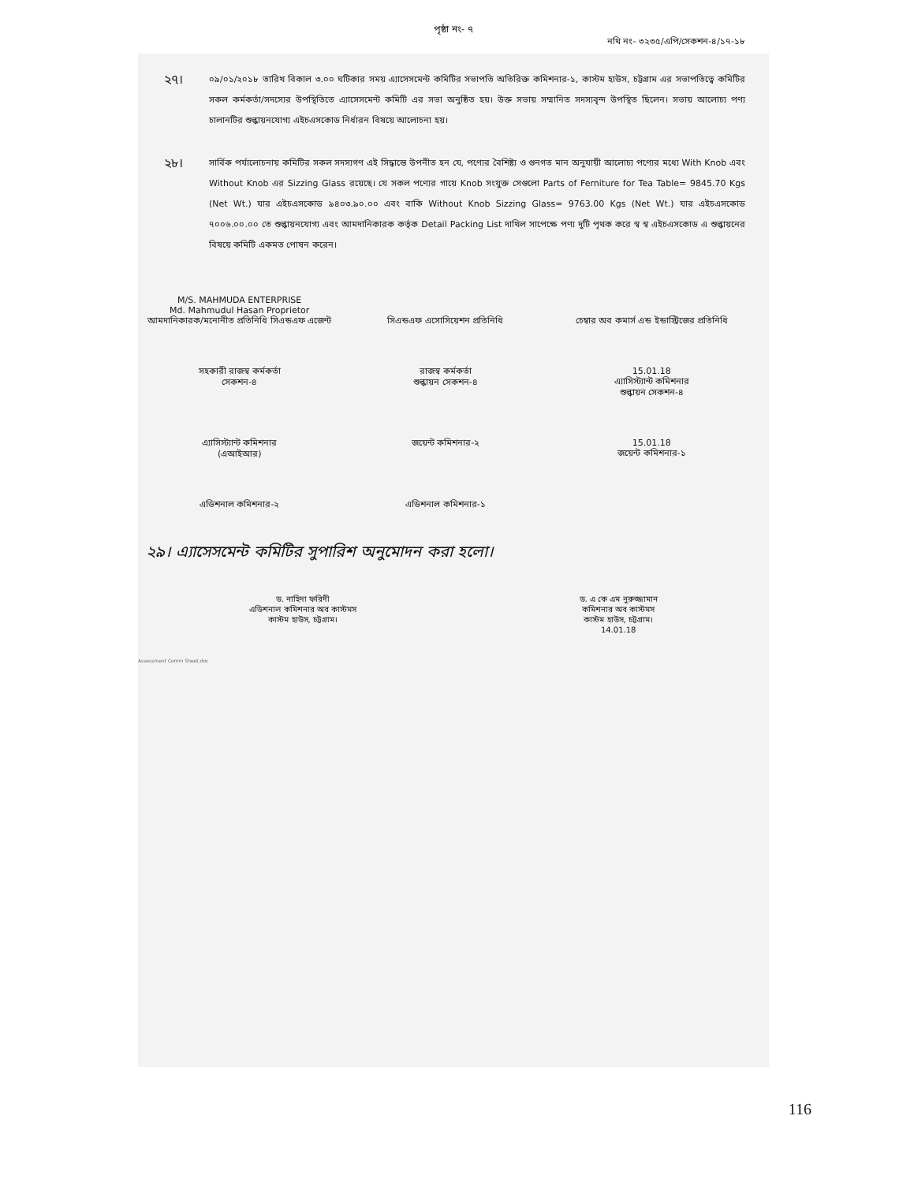পৃষ্ঠা নং- ৭
নথি নং- ৩২৩৫/এপি/সেকশন-৪/১৭-১৮
২৭।
০৯/০১/২০১৮ তারিখ বিকাল ৩.০০ ঘটিকার সময় এ্যাসেসমেন্ট কমিটির সভাপতি অতিরিক্ত কমিশনার-১, কাস্টম হাউস, চট্টগ্রাম এর সভাপতিত্বে কমিটির সকল কর্মকর্তা/সদস্যের উপস্থিতিতে এ্যাসেসমেন্ট কমিটি এর সভা অনুষ্ঠিত হয়। উক্ত সভায় সম্মানিত সদস্যবৃন্দ উপস্থিত ছিলেন। সভায় আলোচ্য পণ্য চালানটির শুল্কায়নযোগ্য এইচএসকোড নির্ধারন বিষয়ে আলোচনা হয়।
২৮।
সার্বিক পর্যালোচনায় কমিটির সকল সদস্যগণ এই সিদ্ধান্তে উপনীত হন যে, পণ্যের বৈশিষ্ট্য ও গুনগত মান অনুযায়ী আলোচ্য পণ্যের মধ্যে With Knob এবং Without Knob এর Sizzing Glass রয়েছে। যে সকল পণ্যের গায়ে Knob সংযুক্ত সেগুলো Parts of Ferniture for Tea Table= 9845.70 Kgs (Net Wt.) যার এইচএসকোড ৯৪০৩.৯০.০০ এবং বাকি Without Knob Sizzing Glass= 9763.00 Kgs (Net Wt.) যার এইচএসকোড ৭০০৬.০০.০০ তে শুল্কায়নযোগ্য এবং আমদানিকারক কর্তৃক Detail Packing List দাখিল সাপেক্ষে পণ্য দুটি পৃথক করে স্ব স্ব এইচএসকোড এ শুল্কায়নের বিষয়ে কমিটি একমত পোষন করেন।
M/S. MAHMUDA ENTERPRISE
Md. Mahmudul Hasan Proprietor
আমদানিকারক/মনোনীত প্রতিনিধি সিএন্ডএফ এজেন্ট
সিএন্ডএফ এসোসিয়েশন প্রতিনিধি
চেম্বার অব কমার্স এন্ড ইন্ডাস্ট্রিজের প্রতিনিধি
সহকারী রাজস্ব কর্মকর্তা
সেকশন-৪
রাজস্ব কর্মকর্তা
শুল্কায়ন সেকশন-৪
15.01.18
এ্যাসিস্ট্যান্ট কমিশনার
শুল্কায়ন সেকশন-৪
এ্যাসিস্ট্যান্ট কমিশনার
(এআইআর)
জয়েন্ট কমিশনার-২ 15.01.18
জয়েন্ট কমিশনার-১
এডিশনাল কমিশনার-২ এডিশনাল কমিশনার-১
২৯। এ্যাসেসমেন্ট কমিটির সুপারিশ অনুমোদন করা হলো।
ড. নাহিদা ফরিদী
এডিশনাল কমিশনার অব কাস্টমস
কাস্টম হাউস, চট্টগ্রাম।
ড. এ কে এম নুরুজ্জামান
কমিশনার অব কাস্টমস
কাস্টম হাউস, চট্টগ্রাম।
14.01.18
Assessment Comm Sheet.doc
116